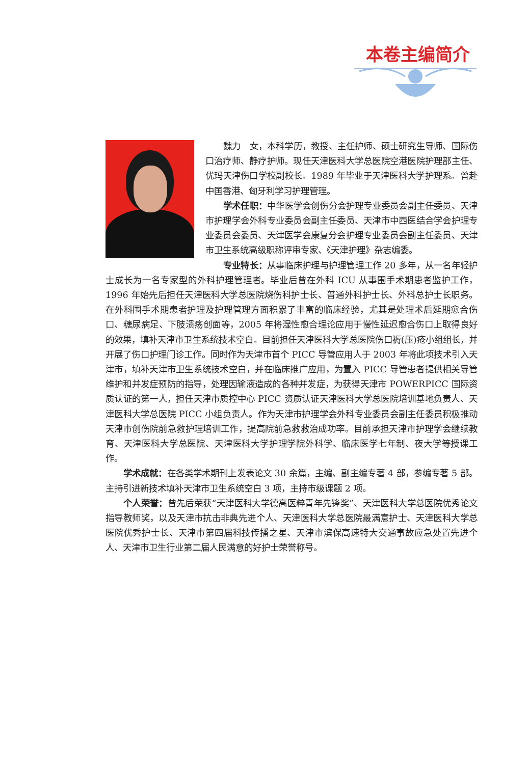本卷主编简介
魏力　女，本科学历，教授、主任护师、硕士研究生导师、国际伤口治疗师、静疗护师。现任天津医科大学总医院空港医院护理部主任、优玛天津伤口学校副校长。1989 年毕业于天津医科大学护理系。曾赴中国香港、匈牙利学习护理管理。
学术任职：中华医学会创伤分会护理专业委员会副主任委员、天津市护理学会外科专业委员会副主任委员、天津市中西医结合学会护理专业委员会委员、天津医学会康复分会护理专业委员会副主任委员、天津市卫生系统高级职称评审专家、《天津护理》杂志编委。
专业特长：从事临床护理与护理管理工作 20 多年，从一名年轻护士成长为一名专家型的外科护理管理者。毕业后曾在外科 ICU 从事围手术期患者监护工作，1996 年始先后担任天津医科大学总医院烧伤科护士长、普通外科护士长、外科总护士长职务。在外科围手术期患者护理及护理管理方面积累了丰富的临床经验，尤其是处理术后延期愈合伤口、糖尿病足、下肢溃疡创面等，2005 年将湿性愈合理论应用于慢性延迟愈合伤口上取得良好的效果，填补天津市卫生系统技术空白。目前担任天津医科大学总医院伤口褥(压)疮小组组长，并开展了伤口护理门诊工作。同时作为天津市首个 PICC 导管应用人于 2003 年将此项技术引入天津市，填补天津市卫生系统技术空白，并在临床推广应用，为置入 PICC 导管患者提供相关导管维护和并发症预防的指导，处理因输液造成的各种并发症，为获得天津市 POWERPICC 国际资质认证的第一人，担任天津市质控中心 PICC 资质认证天津医科大学总医院培训基地负责人、天津医科大学总医院 PICC 小组负责人。作为天津市护理学会外科专业委员会副主任委员积极推动天津市创伤院前急救护理培训工作，提高院前急救救治成功率。目前承担天津市护理学会继续教育、天津医科大学总医院、天津医科大学护理学院外科学、临床医学七年制、夜大学等授课工作。
学术成就：在各类学术期刊上发表论文 30 余篇，主编、副主编专著 4 部，参编专著 5 部。主持引进新技术填补天津市卫生系统空白 3 项，主持市级课题 2 项。
个人荣誉：曾先后荣获“天津医科大学德高医粹青年先锋奖”、天津医科大学总医院优秀论文指导教师奖，以及天津市抗击非典先进个人、天津医科大学总医院最满意护士、天津医科大学总医院优秀护士长、天津市第四届科技传播之星、天津市滨保高速特大交通事故应急处置先进个人、天津市卫生行业第二届人民满意的好护士荣誉称号。